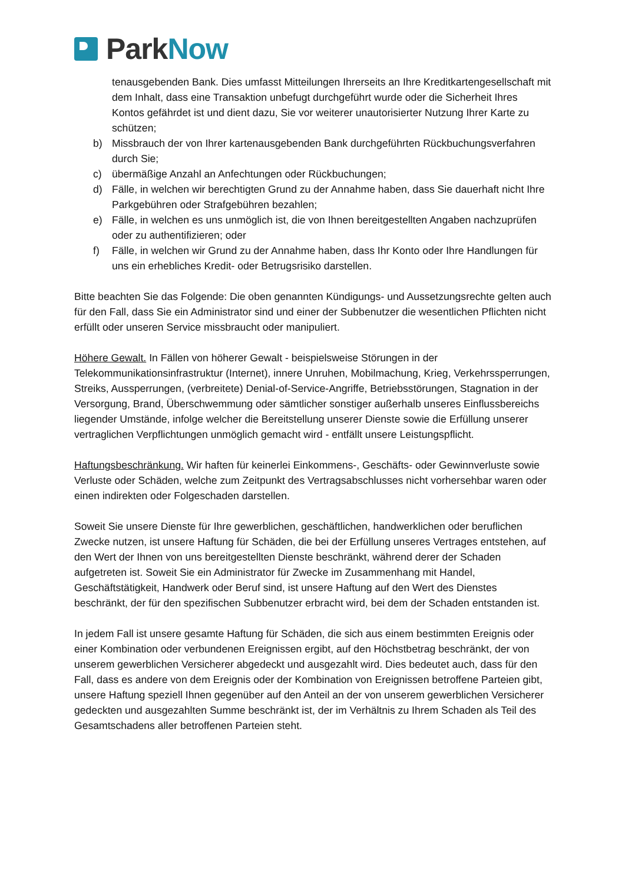Park Now
tenausgebenden Bank. Dies umfasst Mitteilungen Ihrerseits an Ihre Kreditkartengesellschaft mit dem Inhalt, dass eine Transaktion unbefugt durchgeführt wurde oder die Sicherheit Ihres Kontos gefährdet ist und dient dazu, Sie vor weiterer unautorisierter Nutzung Ihrer Karte zu schützen;
b) Missbrauch der von Ihrer kartenausgebenden Bank durchgeführten Rückbuchungsverfahren durch Sie;
c) übermäßige Anzahl an Anfechtungen oder Rückbuchungen;
d) Fälle, in welchen wir berechtigten Grund zu der Annahme haben, dass Sie dauerhaft nicht Ihre Parkgebühren oder Strafgebühren bezahlen;
e) Fälle, in welchen es uns unmöglich ist, die von Ihnen bereitgestellten Angaben nachzuprüfen oder zu authentifizieren; oder
f) Fälle, in welchen wir Grund zu der Annahme haben, dass Ihr Konto oder Ihre Handlungen für uns ein erhebliches Kredit- oder Betrugsrisiko darstellen.
Bitte beachten Sie das Folgende: Die oben genannten Kündigungs- und Aussetzungsrechte gelten auch für den Fall, dass Sie ein Administrator sind und einer der Subbenutzer die wesentlichen Pflichten nicht erfüllt oder unseren Service missbraucht oder manipuliert.
Höhere Gewalt. In Fällen von höherer Gewalt - beispielsweise Störungen in der Telekommunikationsinfrastruktur (Internet), innere Unruhen, Mobilmachung, Krieg, Verkehrssperrungen, Streiks, Aussperrungen, (verbreitete) Denial-of-Service-Angriffe, Betriebsstörungen, Stagnation in der Versorgung, Brand, Überschwemmung oder sämtlicher sonstiger außerhalb unseres Einflussbereichs liegender Umstände, infolge welcher die Bereitstellung unserer Dienste sowie die Erfüllung unserer vertraglichen Verpflichtungen unmöglich gemacht wird - entfällt unsere Leistungspflicht.
Haftungsbeschränkung. Wir haften für keinerlei Einkommens-, Geschäfts- oder Gewinnverluste sowie Verluste oder Schäden, welche zum Zeitpunkt des Vertragsabschlusses nicht vorhersehbar waren oder einen indirekten oder Folgeschaden darstellen.
Soweit Sie unsere Dienste für Ihre gewerblichen, geschäftlichen, handwerklichen oder beruflichen Zwecke nutzen, ist unsere Haftung für Schäden, die bei der Erfüllung unseres Vertrages entstehen, auf den Wert der Ihnen von uns bereitgestellten Dienste beschränkt, während derer der Schaden aufgetreten ist. Soweit Sie ein Administrator für Zwecke im Zusammenhang mit Handel, Geschäftstätigkeit, Handwerk oder Beruf sind, ist unsere Haftung auf den Wert des Dienstes beschränkt, der für den spezifischen Subbenutzer erbracht wird, bei dem der Schaden entstanden ist.
In jedem Fall ist unsere gesamte Haftung für Schäden, die sich aus einem bestimmten Ereignis oder einer Kombination oder verbundenen Ereignissen ergibt, auf den Höchstbetrag beschränkt, der von unserem gewerblichen Versicherer abgedeckt und ausgezahlt wird. Dies bedeutet auch, dass für den Fall, dass es andere von dem Ereignis oder der Kombination von Ereignissen betroffene Parteien gibt, unsere Haftung speziell Ihnen gegenüber auf den Anteil an der von unserem gewerblichen Versicherer gedeckten und ausgezahlten Summe beschränkt ist, der im Verhältnis zu Ihrem Schaden als Teil des Gesamtschadens aller betroffenen Parteien steht.